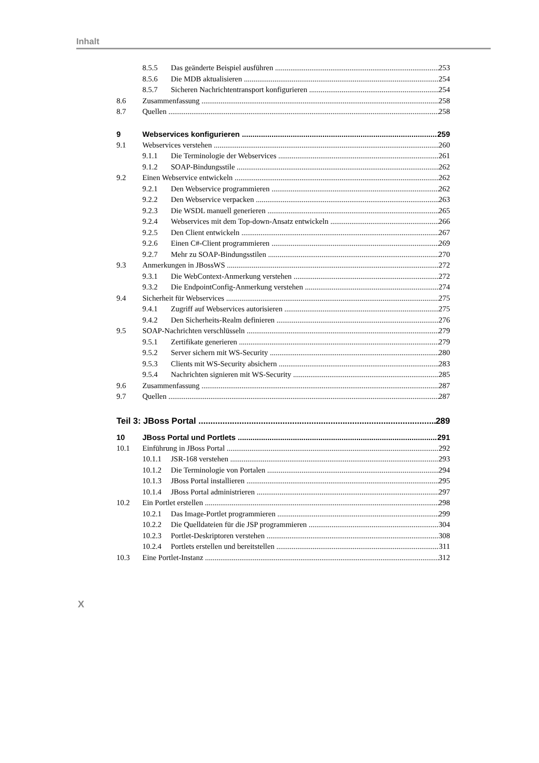Inhalt
8.5.5 Das geänderte Beispiel ausführen 253
8.5.6 Die MDB aktualisieren 254
8.5.7 Sicheren Nachrichtentransport konfigurieren 254
8.6 Zusammenfassung 258
8.7 Quellen 258
9 Webservices konfigurieren 259
9.1 Webservices verstehen 260
9.1.1 Die Terminologie der Webservices 261
9.1.2 SOAP-Bindungsstile 262
9.2 Einen Webservice entwickeln 262
9.2.1 Den Webservice programmieren 262
9.2.2 Den Webservice verpacken 263
9.2.3 Die WSDL manuell generieren 265
9.2.4 Webservices mit dem Top-down-Ansatz entwickeln 266
9.2.5 Den Client entwickeln 267
9.2.6 Einen C#-Client programmieren 269
9.2.7 Mehr zu SOAP-Bindungsstilen 270
9.3 Anmerkungen in JBossWS 272
9.3.1 Die WebContext-Anmerkung verstehen 272
9.3.2 Die EndpointConfig-Anmerkung verstehen 274
9.4 Sicherheit für Webservices 275
9.4.1 Zugriff auf Webservices autorisieren 275
9.4.2 Den Sicherheits-Realm definieren 276
9.5 SOAP-Nachrichten verschlüsseln 279
9.5.1 Zertifikate generieren 279
9.5.2 Server sichern mit WS-Security 280
9.5.3 Clients mit WS-Security absichern 283
9.5.4 Nachrichten signieren mit WS-Security 285
9.6 Zusammenfassung 287
9.7 Quellen 287
Teil 3: JBoss Portal 289
10 JBoss Portal und Portlets 291
10.1 Einführung in JBoss Portal 292
10.1.1 JSR-168 verstehen 293
10.1.2 Die Terminologie von Portalen 294
10.1.3 JBoss Portal installieren 295
10.1.4 JBoss Portal administrieren 297
10.2 Ein Portlet erstellen 298
10.2.1 Das Image-Portlet programmieren 299
10.2.2 Die Quelldateien für die JSP programmieren 304
10.2.3 Portlet-Deskriptoren verstehen 308
10.2.4 Portlets erstellen und bereitstellen 311
10.3 Eine Portlet-Instanz 312
X